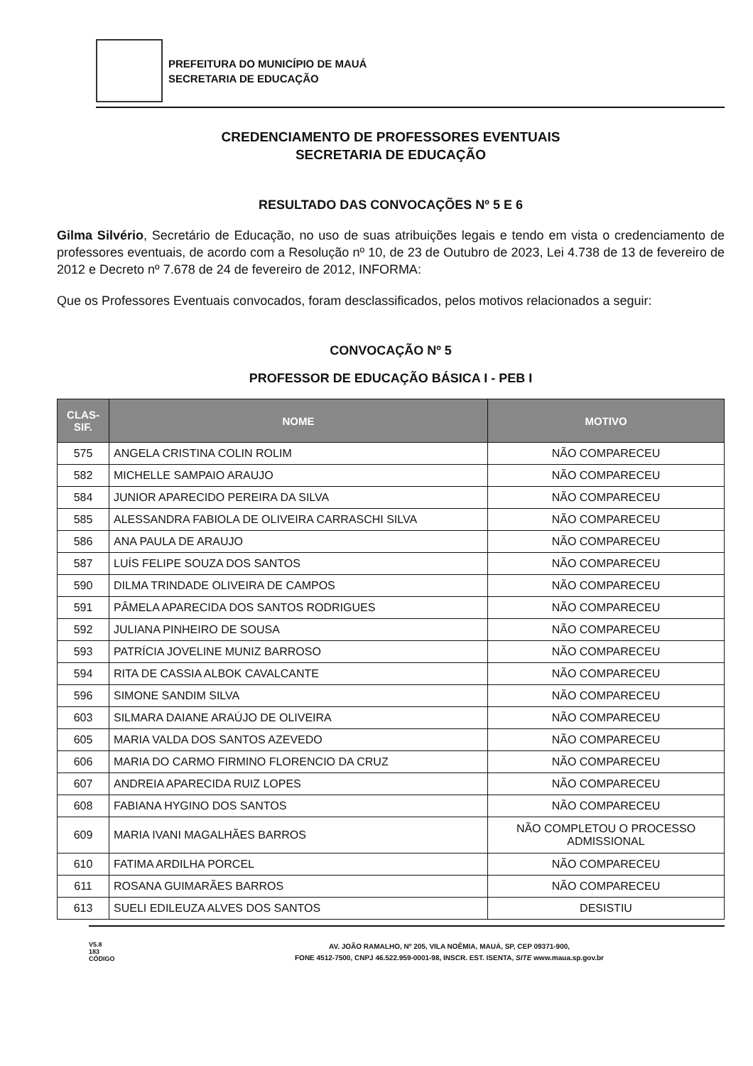PREFEITURA DO MUNICÍPIO DE MAUÁ
SECRETARIA DE EDUCAÇÃO
CREDENCIAMENTO DE PROFESSORES EVENTUAIS
SECRETARIA DE EDUCAÇÃO
RESULTADO DAS CONVOCAÇÕES Nº 5 E 6
Gilma Silvério, Secretário de Educação, no uso de suas atribuições legais e tendo em vista o credenciamento de professores eventuais, de acordo com a Resolução nº 10, de 23 de Outubro de 2023, Lei 4.738 de 13 de fevereiro de 2012 e Decreto nº 7.678 de 24 de fevereiro de 2012, INFORMA:
Que os Professores Eventuais convocados, foram desclassificados, pelos motivos relacionados a seguir:
CONVOCAÇÃO Nº 5
PROFESSOR DE EDUCAÇÃO BÁSICA I - PEB I
| CLAS- SIF. | NOME | MOTIVO |
| --- | --- | --- |
| 575 | ANGELA CRISTINA COLIN ROLIM | NÃO COMPARECEU |
| 582 | MICHELLE SAMPAIO ARAUJO | NÃO COMPARECEU |
| 584 | JUNIOR APARECIDO PEREIRA DA SILVA | NÃO COMPARECEU |
| 585 | ALESSANDRA FABIOLA DE OLIVEIRA CARRASCHI SILVA | NÃO COMPARECEU |
| 586 | ANA PAULA DE ARAUJO | NÃO COMPARECEU |
| 587 | LUÍS FELIPE SOUZA DOS SANTOS | NÃO COMPARECEU |
| 590 | DILMA TRINDADE OLIVEIRA DE CAMPOS | NÃO COMPARECEU |
| 591 | PÂMELA APARECIDA DOS SANTOS RODRIGUES | NÃO COMPARECEU |
| 592 | JULIANA PINHEIRO DE SOUSA | NÃO COMPARECEU |
| 593 | PATRÍCIA JOVELINE MUNIZ BARROSO | NÃO COMPARECEU |
| 594 | RITA DE CASSIA ALBOK CAVALCANTE | NÃO COMPARECEU |
| 596 | SIMONE SANDIM SILVA | NÃO COMPARECEU |
| 603 | SILMARA DAIANE ARAÚJO DE OLIVEIRA | NÃO COMPARECEU |
| 605 | MARIA VALDA DOS SANTOS AZEVEDO | NÃO COMPARECEU |
| 606 | MARIA DO CARMO FIRMINO FLORENCIO DA CRUZ | NÃO COMPARECEU |
| 607 | ANDREIA APARECIDA RUIZ LOPES | NÃO COMPARECEU |
| 608 | FABIANA HYGINO DOS SANTOS | NÃO COMPARECEU |
| 609 | MARIA IVANI MAGALHÃES BARROS | NÃO COMPLETOU O PROCESSO ADMISSIONAL |
| 610 | FATIMA ARDILHA PORCEL | NÃO COMPARECEU |
| 611 | ROSANA GUIMARÃES BARROS | NÃO COMPARECEU |
| 613 | SUELI EDILEUZA ALVES DOS SANTOS | DESISTIU |
V5.8
183
CÓDIGO
AV. JOÃO RAMALHO, Nº 205, VILA NOÊMIA, MAUÁ, SP, CEP 09371-900,
FONE 4512-7500, CNPJ 46.522.959-0001-98, INSCR. EST. ISENTA, SITE www.maua.sp.gov.br